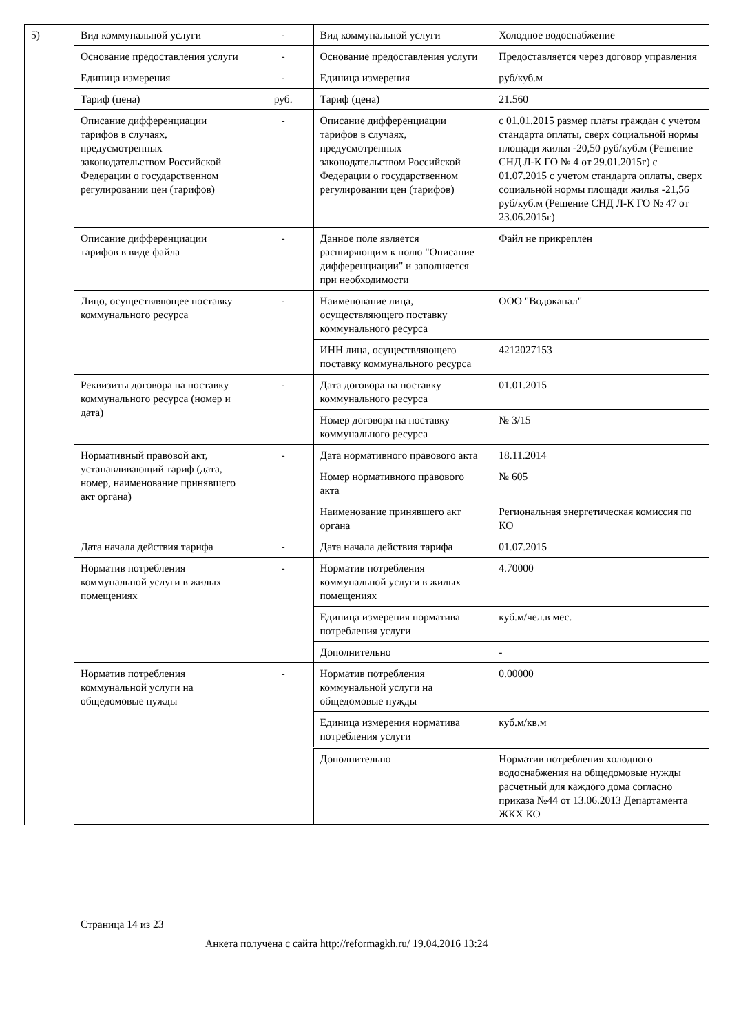| 5) | Вид коммунальной услуги | - | Вид коммунальной услуги | Холодное водоснабжение |
| | Основание предоставления услуги | - | Основание предоставления услуги | Предоставляется через договор управления |
| | Единица измерения | - | Единица измерения | руб/куб.м |
| | Тариф (цена) | руб. | Тариф (цена) | 21.560 |
| | Описание дифференциации тарифов в случаях, предусмотренных законодательством Российской Федерации о государственном регулировании цен (тарифов) | - | Описание дифференциации тарифов в случаях, предусмотренных законодательством Российской Федерации о государственном регулировании цен (тарифов) | с 01.01.2015 размер платы граждан с учетом стандарта оплаты, сверх социальной нормы площади жилья -20,50 руб/куб.м (Решение СНД Л-К ГО № 4 от 29.01.2015г) с 01.07.2015 с учетом стандарта оплаты, сверх социальной нормы площади жилья -21,56 руб/куб.м (Решение СНД Л-К ГО № 47 от 23.06.2015г) |
| | Описание дифференциации тарифов в виде файла | - | Данное поле является расширяющим к полю "Описание дифференциации" и заполняется при необходимости | Файл не прикреплен |
| | Лицо, осуществляющее поставку коммунального ресурса | - | Наименование лица, осуществляющего поставку коммунального ресурса | ООО "Водоканал" |
| | | | ИНН лица, осуществляющего поставку коммунального ресурса | 4212027153 |
| | Реквизиты договора на поставку коммунального ресурса (номер и дата) | - | Дата договора на поставку коммунального ресурса | 01.01.2015 |
| | | | Номер договора на поставку коммунального ресурса | № 3/15 |
| | Нормативный правовой акт, устанавливающий тариф (дата, номер, наименование принявшего акт органа) | - | Дата нормативного правового акта | 18.11.2014 |
| | | | Номер нормативного правового акта | № 605 |
| | | | Наименование принявшего акт органа | Региональная энергетическая комиссия по КО |
| | Дата начала действия тарифа | - | Дата начала действия тарифа | 01.07.2015 |
| | Норматив потребления коммунальной услуги в жилых помещениях | - | Норматив потребления коммунальной услуги в жилых помещениях | 4.70000 |
| | | | Единица измерения норматива потребления услуги | куб.м/чел.в мес. |
| | | | Дополнительно | - |
| | Норматив потребления коммунальной услуги на общедомовые нужды | - | Норматив потребления коммунальной услуги на общедомовые нужды | 0.00000 |
| | | | Единица измерения норматива потребления услуги | куб.м/кв.м |
| | | | Дополнительно | Норматив потребления холодного водоснабжения на общедомовые нужды расчетный для каждого дома согласно приказа №44 от 13.06.2013 Департамента ЖКХ КО |
Страница 14 из 23
Анкета получена с сайта http://reformagkh.ru/ 19.04.2016 13:24